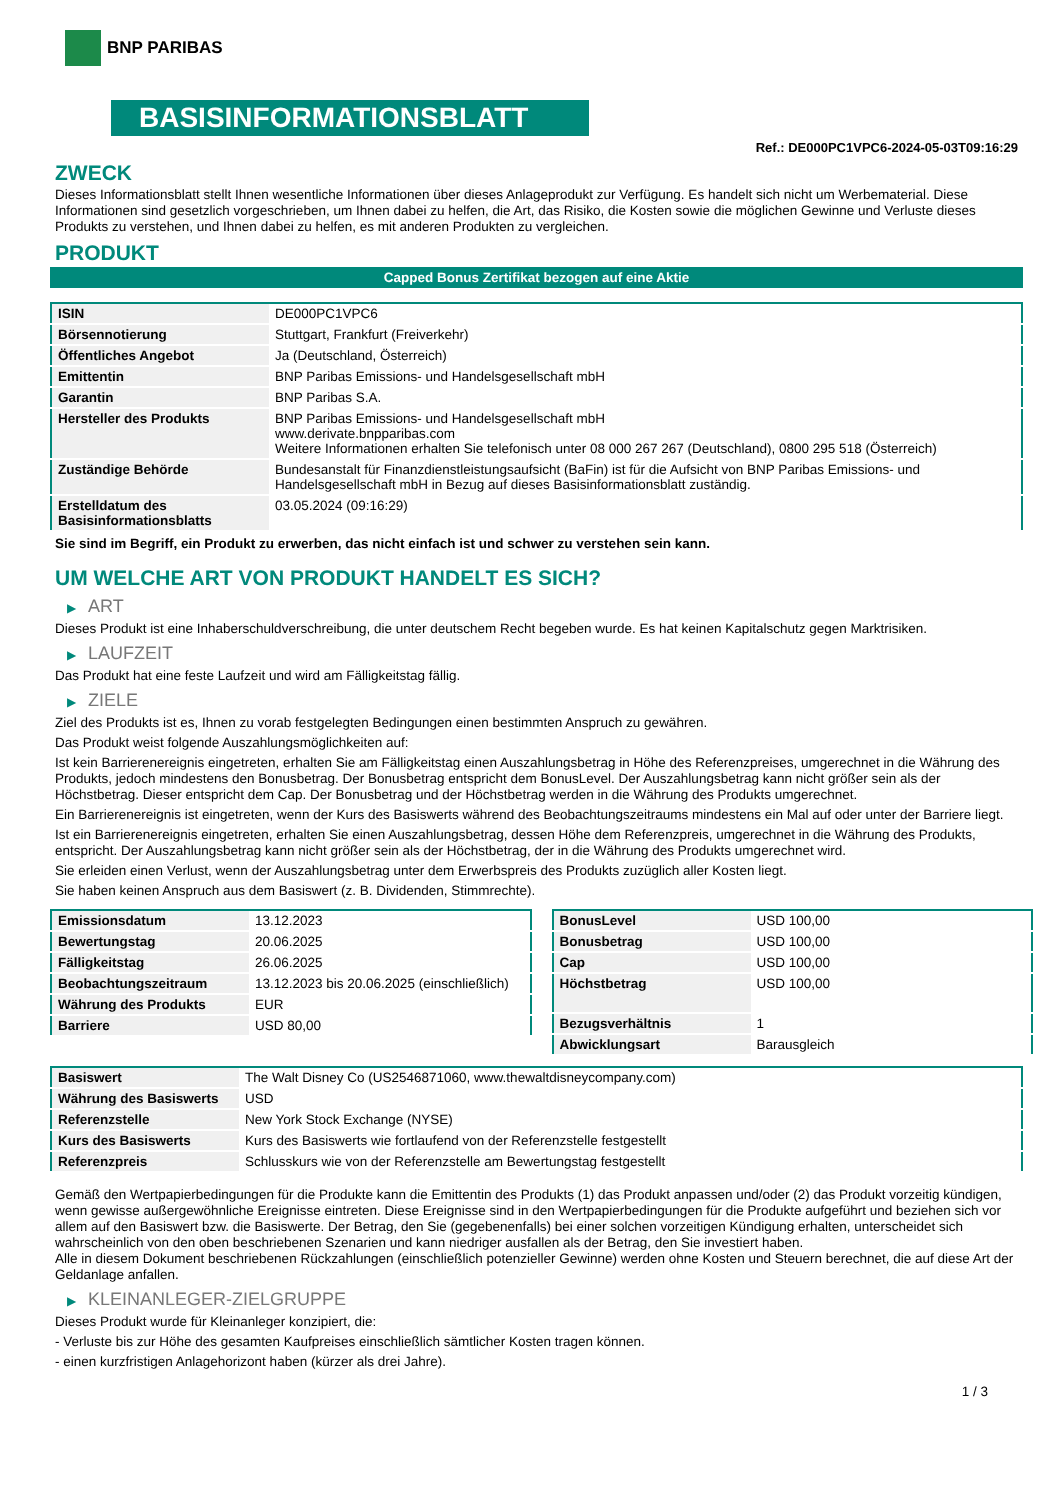BNP PARIBAS
BASISINFORMATIONSBLATT
Ref.: DE000PC1VPC6-2024-05-03T09:16:29
ZWECK
Dieses Informationsblatt stellt Ihnen wesentliche Informationen über dieses Anlageprodukt zur Verfügung. Es handelt sich nicht um Werbematerial. Diese Informationen sind gesetzlich vorgeschrieben, um Ihnen dabei zu helfen, die Art, das Risiko, die Kosten sowie die möglichen Gewinne und Verluste dieses Produkts zu verstehen, und Ihnen dabei zu helfen, es mit anderen Produkten zu vergleichen.
PRODUKT
Capped Bonus Zertifikat bezogen auf eine Aktie
| ISIN | DE000PC1VPC6 |
| Börsennotierung | Stuttgart, Frankfurt (Freiverkehr) |
| Öffentliches Angebot | Ja (Deutschland, Österreich) |
| Emittentin | BNP Paribas Emissions- und Handelsgesellschaft mbH |
| Garantin | BNP Paribas S.A. |
| Hersteller des Produkts | BNP Paribas Emissions- und Handelsgesellschaft mbH www.derivate.bnpparibas.com Weitere Informationen erhalten Sie telefonisch unter 08 000 267 267 (Deutschland), 0800 295 518 (Österreich) |
| Zuständige Behörde | Bundesanstalt für Finanzdienstleistungsaufsicht (BaFin) ist für die Aufsicht von BNP Paribas Emissions- und Handelsgesellschaft mbH in Bezug auf dieses Basisinformationsblatt zuständig. |
| Erstelldatum des Basisinformationsblatts | 03.05.2024 (09:16:29) |
Sie sind im Begriff, ein Produkt zu erwerben, das nicht einfach ist und schwer zu verstehen sein kann.
UM WELCHE ART VON PRODUKT HANDELT ES SICH?
▶ ART
Dieses Produkt ist eine Inhaberschuldverschreibung, die unter deutschem Recht begeben wurde. Es hat keinen Kapitalschutz gegen Marktrisiken.
▶ LAUFZEIT
Das Produkt hat eine feste Laufzeit und wird am Fälligkeitstag fällig.
▶ ZIELE
Ziel des Produkts ist es, Ihnen zu vorab festgelegten Bedingungen einen bestimmten Anspruch zu gewähren.
Das Produkt weist folgende Auszahlungsmöglichkeiten auf:
Ist kein Barrierenereignis eingetreten, erhalten Sie am Fälligkeitstag einen Auszahlungsbetrag in Höhe des Referenzpreises, umgerechnet in die Währung des Produkts, jedoch mindestens den Bonusbetrag. Der Bonusbetrag entspricht dem BonusLevel. Der Auszahlungsbetrag kann nicht größer sein als der Höchstbetrag. Dieser entspricht dem Cap. Der Bonusbetrag und der Höchstbetrag werden in die Währung des Produkts umgerechnet.
Ein Barrierenereignis ist eingetreten, wenn der Kurs des Basiswerts während des Beobachtungszeitraums mindestens ein Mal auf oder unter der Barriere liegt.
Ist ein Barrierenereignis eingetreten, erhalten Sie einen Auszahlungsbetrag, dessen Höhe dem Referenzpreis, umgerechnet in die Währung des Produkts, entspricht. Der Auszahlungsbetrag kann nicht größer sein als der Höchstbetrag, der in die Währung des Produkts umgerechnet wird.
Sie erleiden einen Verlust, wenn der Auszahlungsbetrag unter dem Erwerbspreis des Produkts zuzüglich aller Kosten liegt.
Sie haben keinen Anspruch aus dem Basiswert (z. B. Dividenden, Stimmrechte).
| Emissionsdatum | 13.12.2023 |
| Bewertungstag | 20.06.2025 |
| Fälligkeitstag | 26.06.2025 |
| Beobachtungszeitraum | 13.12.2023 bis 20.06.2025 (einschließlich) |
| Währung des Produkts | EUR |
| Barriere | USD 80,00 |
| BonusLevel | USD 100,00 |
| Bonusbetrag | USD 100,00 |
| Cap | USD 100,00 |
| Höchstbetrag | USD 100,00 |
| Bezugsverhältnis | 1 |
| Abwicklungsart | Barausgleich |
| Basiswert | The Walt Disney Co (US2546871060, www.thewaltdisneycompany.com) |
| Währung des Basiswerts | USD |
| Referenzstelle | New York Stock Exchange (NYSE) |
| Kurs des Basiswerts | Kurs des Basiswerts wie fortlaufend von der Referenzstelle festgestellt |
| Referenzpreis | Schlusskurs wie von der Referenzstelle am Bewertungstag festgestellt |
Gemäß den Wertpapierbedingungen für die Produkte kann die Emittentin des Produkts (1) das Produkt anpassen und/oder (2) das Produkt vorzeitig kündigen, wenn gewisse außergewöhnliche Ereignisse eintreten. Diese Ereignisse sind in den Wertpapierbedingungen für die Produkte aufgeführt und beziehen sich vor allem auf den Basiswert bzw. die Basiswerte. Der Betrag, den Sie (gegebenenfalls) bei einer solchen vorzeitigen Kündigung erhalten, unterscheidet sich wahrscheinlich von den oben beschriebenen Szenarien und kann niedriger ausfallen als der Betrag, den Sie investiert haben.
Alle in diesem Dokument beschriebenen Rückzahlungen (einschließlich potenzieller Gewinne) werden ohne Kosten und Steuern berechnet, die auf diese Art der Geldanlage anfallen.
▶ KLEINANLEGER-ZIELGRUPPE
Dieses Produkt wurde für Kleinanleger konzipiert, die:
- Verluste bis zur Höhe des gesamten Kaufpreises einschließlich sämtlicher Kosten tragen können.
- einen kurzfristigen Anlagehorizont haben (kürzer als drei Jahre).
1 / 3